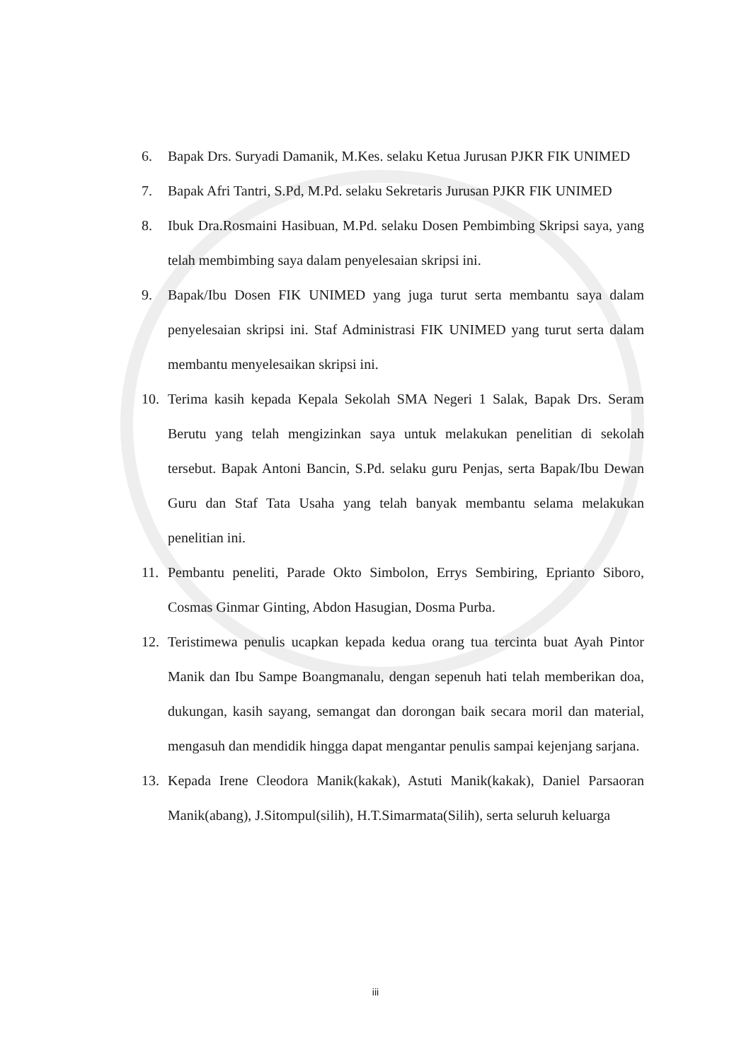6. Bapak Drs. Suryadi Damanik, M.Kes. selaku Ketua Jurusan PJKR FIK UNIMED
7. Bapak Afri Tantri, S.Pd, M.Pd. selaku Sekretaris Jurusan PJKR FIK UNIMED
8. Ibuk Dra.Rosmaini Hasibuan, M.Pd. selaku Dosen Pembimbing Skripsi saya, yang telah membimbing saya dalam penyelesaian skripsi ini.
9. Bapak/Ibu Dosen FIK UNIMED yang juga turut serta membantu saya dalam penyelesaian skripsi ini. Staf Administrasi FIK UNIMED yang turut serta dalam membantu menyelesaikan skripsi ini.
10. Terima kasih kepada Kepala Sekolah SMA Negeri 1 Salak, Bapak Drs. Seram Berutu yang telah mengizinkan saya untuk melakukan penelitian di sekolah tersebut. Bapak Antoni Bancin, S.Pd. selaku guru Penjas, serta Bapak/Ibu Dewan Guru dan Staf Tata Usaha yang telah banyak membantu selama melakukan penelitian ini.
11. Pembantu peneliti, Parade Okto Simbolon, Errys Sembiring, Eprianto Siboro, Cosmas Ginmar Ginting, Abdon Hasugian, Dosma Purba.
12. Teristimewa penulis ucapkan kepada kedua orang tua tercinta buat Ayah Pintor Manik dan Ibu Sampe Boangmanalu, dengan sepenuh hati telah memberikan doa, dukungan, kasih sayang, semangat dan dorongan baik secara moril dan material, mengasuh dan mendidik hingga dapat mengantar penulis sampai kejenjang sarjana.
13. Kepada Irene Cleodora Manik(kakak), Astuti Manik(kakak), Daniel Parsaoran Manik(abang), J.Sitompul(silih), H.T.Simarmata(Silih), serta seluruh keluarga
iii